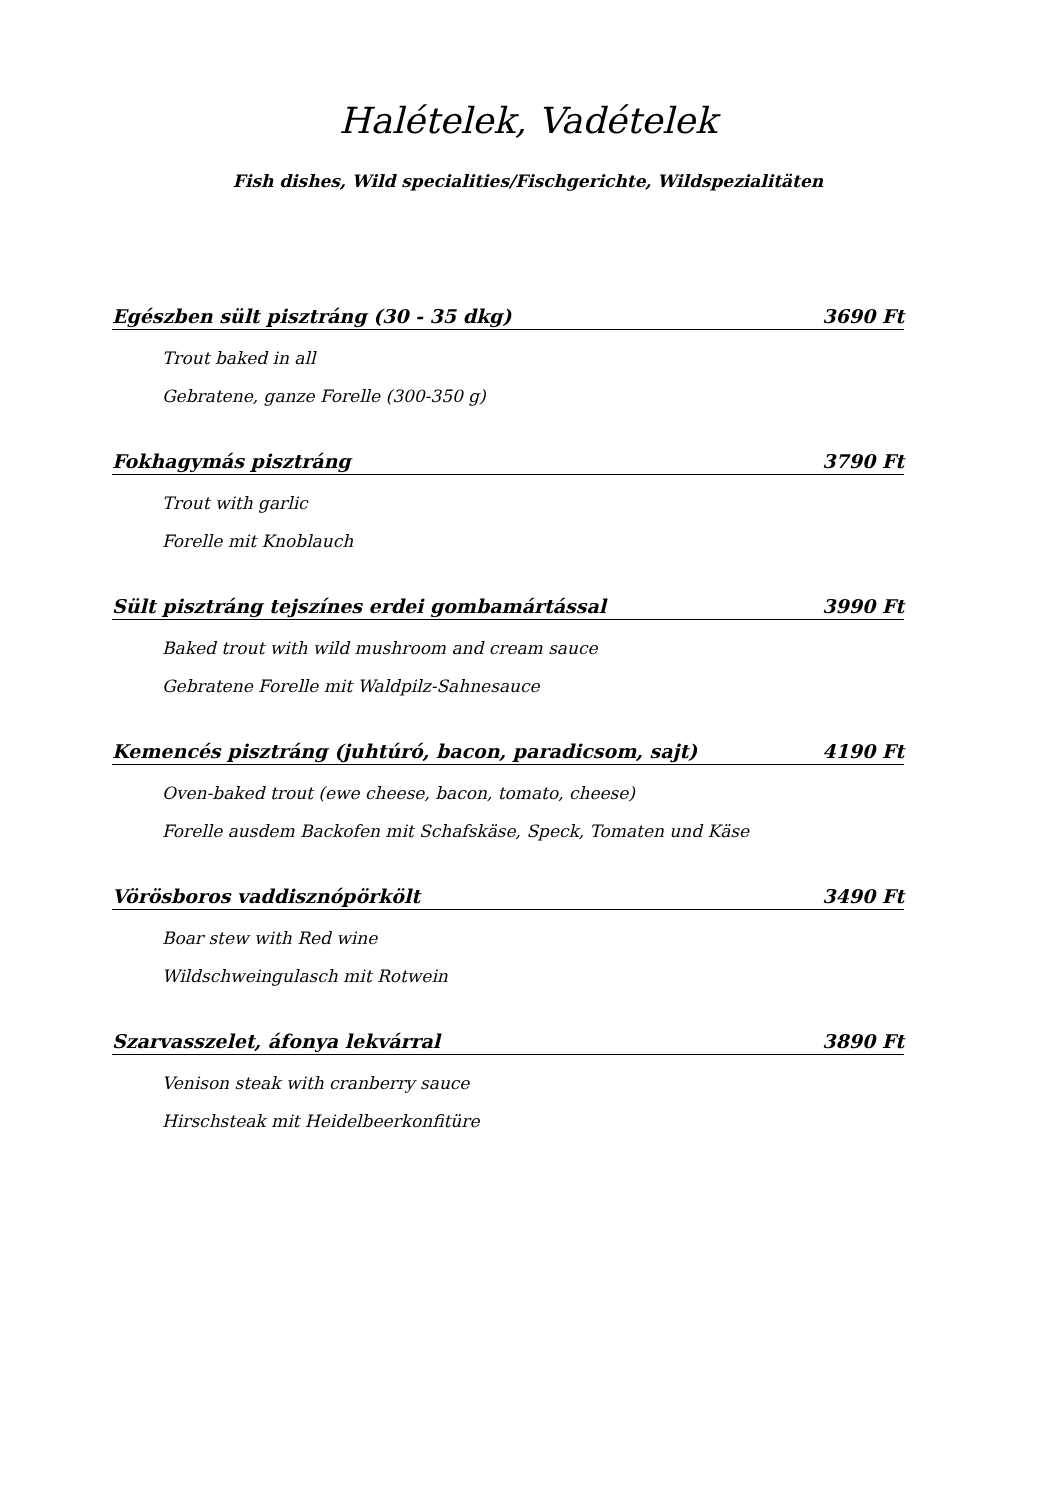Halételek, Vadételek
Fish dishes, Wild specialities/Fischgerichte, Wildspezialitäten
Egészben sült pisztráng (30 - 35 dkg) 3690 Ft
Trout baked in all
Gebratene, ganze Forelle (300-350 g)
Fokhagymás pisztráng 3790 Ft
Trout with garlic
Forelle mit Knoblauch
Sült pisztráng tejszínes erdei gombamártással 3990 Ft
Baked trout with wild mushroom and cream sauce
Gebratene Forelle mit Waldpilz-Sahnesauce
Kemencés pisztráng (juhtúró, bacon, paradicsom, sajt) 4190 Ft
Oven-baked trout (ewe cheese, bacon, tomato, cheese)
Forelle ausdem Backofen mit Schafskäse, Speck, Tomaten und Käse
Vörösboros vaddisznópörkölt 3490 Ft
Boar stew with Red wine
Wildschweingulasch mit Rotwein
Szarvasszelet, áfonya lekvárral 3890 Ft
Venison steak with cranberry sauce
Hirschsteak mit Heidelbeerkonfitüre